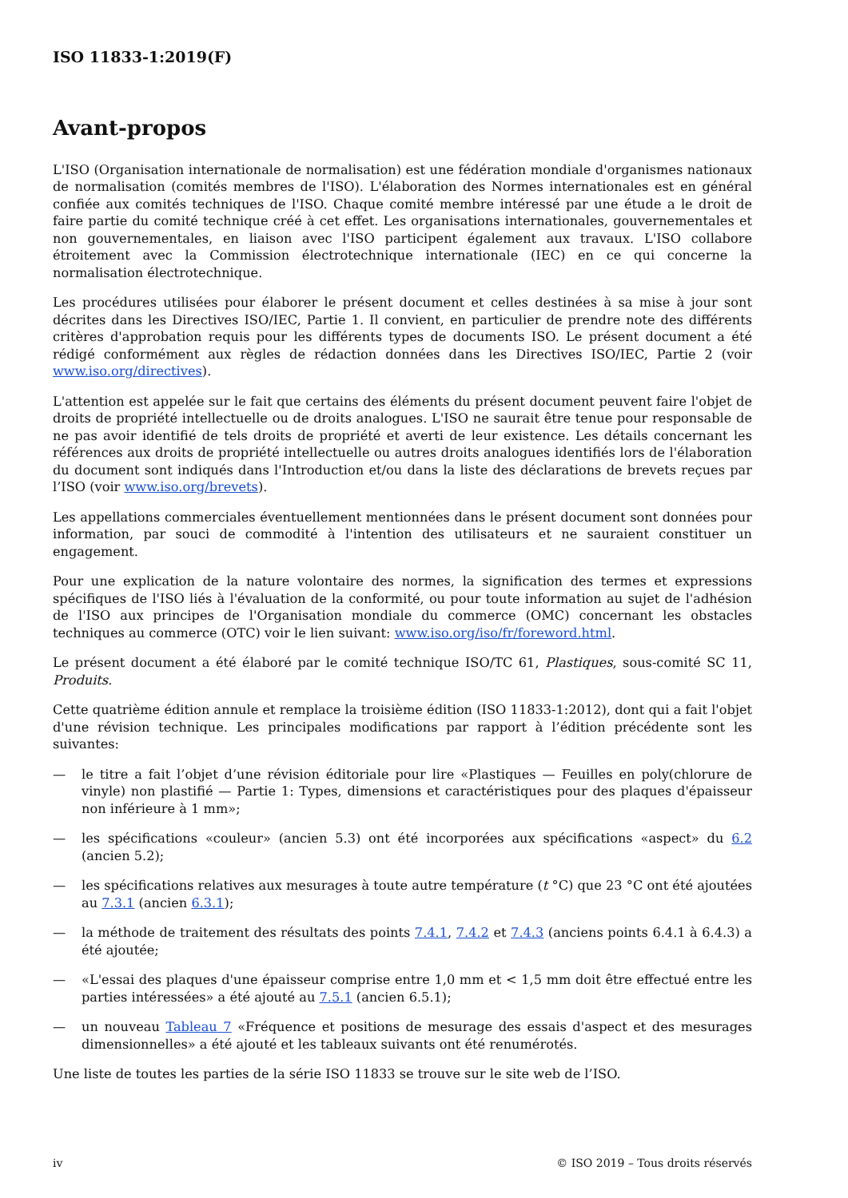ISO 11833-1:2019(F)
Avant-propos
L'ISO (Organisation internationale de normalisation) est une fédération mondiale d'organismes nationaux de normalisation (comités membres de l'ISO). L'élaboration des Normes internationales est en général confiée aux comités techniques de l'ISO. Chaque comité membre intéressé par une étude a le droit de faire partie du comité technique créé à cet effet. Les organisations internationales, gouvernementales et non gouvernementales, en liaison avec l'ISO participent également aux travaux. L'ISO collabore étroitement avec la Commission électrotechnique internationale (IEC) en ce qui concerne la normalisation électrotechnique.
Les procédures utilisées pour élaborer le présent document et celles destinées à sa mise à jour sont décrites dans les Directives ISO/IEC, Partie 1. Il convient, en particulier de prendre note des différents critères d'approbation requis pour les différents types de documents ISO. Le présent document a été rédigé conformément aux règles de rédaction données dans les Directives ISO/IEC, Partie 2 (voir www.iso.org/directives).
L'attention est appelée sur le fait que certains des éléments du présent document peuvent faire l'objet de droits de propriété intellectuelle ou de droits analogues. L'ISO ne saurait être tenue pour responsable de ne pas avoir identifié de tels droits de propriété et averti de leur existence. Les détails concernant les références aux droits de propriété intellectuelle ou autres droits analogues identifiés lors de l'élaboration du document sont indiqués dans l'Introduction et/ou dans la liste des déclarations de brevets reçues par l’ISO (voir www.iso.org/brevets).
Les appellations commerciales éventuellement mentionnées dans le présent document sont données pour information, par souci de commodité à l'intention des utilisateurs et ne sauraient constituer un engagement.
Pour une explication de la nature volontaire des normes, la signification des termes et expressions spécifiques de l'ISO liés à l'évaluation de la conformité, ou pour toute information au sujet de l'adhésion de l'ISO aux principes de l'Organisation mondiale du commerce (OMC) concernant les obstacles techniques au commerce (OTC) voir le lien suivant: www.iso.org/iso/fr/foreword.html.
Le présent document a été élaboré par le comité technique ISO/TC 61, Plastiques, sous-comité SC 11, Produits.
Cette quatrième édition annule et remplace la troisième édition (ISO 11833-1:2012), dont qui a fait l'objet d'une révision technique. Les principales modifications par rapport à l’édition précédente sont les suivantes:
— le titre a fait l’objet d’une révision éditoriale pour lire «Plastiques — Feuilles en poly(chlorure de vinyle) non plastifié — Partie 1: Types, dimensions et caractéristiques pour des plaques d'épaisseur non inférieure à 1 mm»;
— les spécifications «couleur» (ancien 5.3) ont été incorporées aux spécifications «aspect» du 6.2 (ancien 5.2);
— les spécifications relatives aux mesurages à toute autre température (t °C) que 23 °C ont été ajoutées au 7.3.1 (ancien 6.3.1);
— la méthode de traitement des résultats des points 7.4.1, 7.4.2 et 7.4.3 (anciens points 6.4.1 à 6.4.3) a été ajoutée;
— «L'essai des plaques d'une épaisseur comprise entre 1,0 mm et < 1,5 mm doit être effectué entre les parties intéressées» a été ajouté au 7.5.1 (ancien 6.5.1);
— un nouveau Tableau 7 «Fréquence et positions de mesurage des essais d'aspect et des mesurages dimensionnelles» a été ajouté et les tableaux suivants ont été renumérotés.
Une liste de toutes les parties de la série ISO 11833 se trouve sur le site web de l’ISO.
iv © ISO 2019 – Tous droits réservés